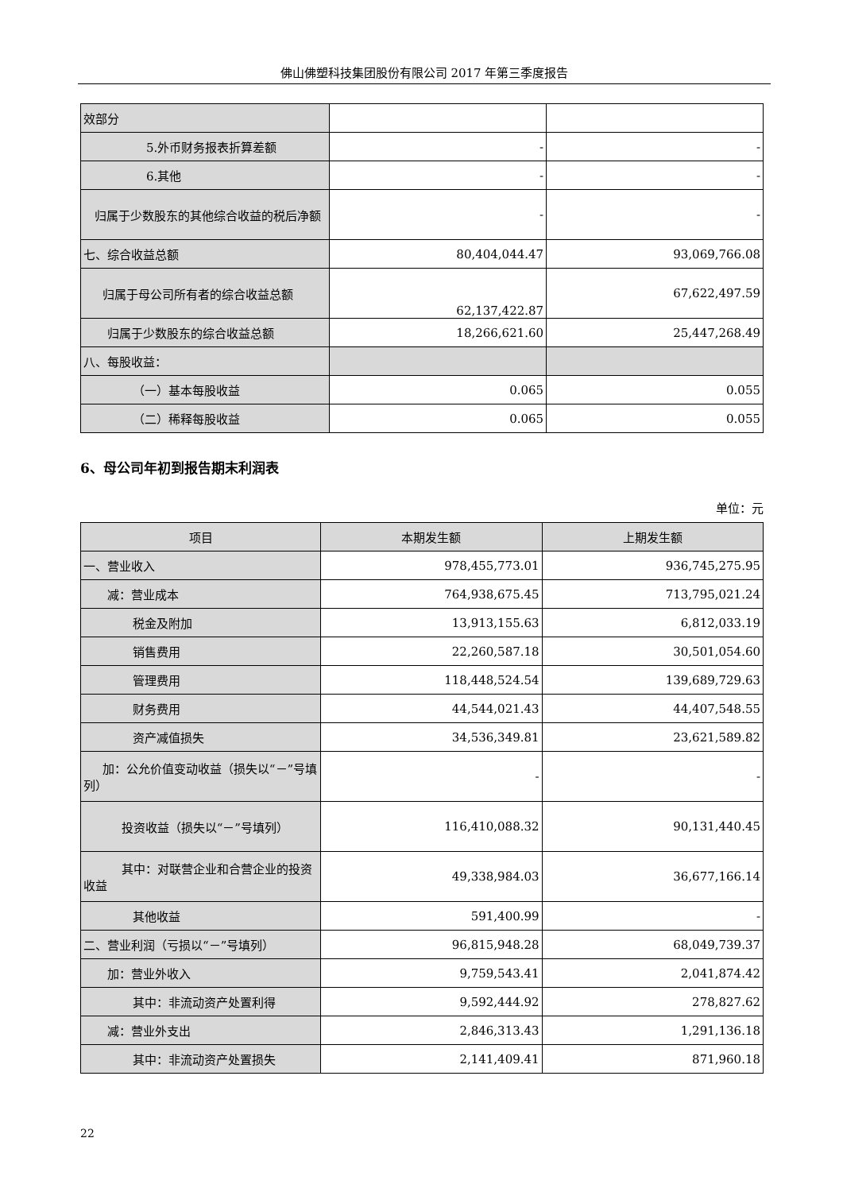佛山佛塑科技集团股份有限公司 2017 年第三季度报告
| 效部分 | | |
| 5.外币财务报表折算差额 | - | - |
| 6.其他 | - | - |
| 归属于少数股东的其他综合收益的税后净额 | - | - |
| 七、综合收益总额 | 80,404,044.47 | 93,069,766.08 |
| 归属于母公司所有者的综合收益总额 | 62,137,422.87 | 67,622,497.59 |
| 归属于少数股东的综合收益总额 | 18,266,621.60 | 25,447,268.49 |
| 八、每股收益： | | |
| （一）基本每股收益 | 0.065 | 0.055 |
| （二）稀释每股收益 | 0.065 | 0.055 |
6、母公司年初到报告期末利润表
单位：元
| 项目 | 本期发生额 | 上期发生额 |
| --- | --- | --- |
| 一、营业收入 | 978,455,773.01 | 936,745,275.95 |
| 减：营业成本 | 764,938,675.45 | 713,795,021.24 |
| 税金及附加 | 13,913,155.63 | 6,812,033.19 |
| 销售费用 | 22,260,587.18 | 30,501,054.60 |
| 管理费用 | 118,448,524.54 | 139,689,729.63 |
| 财务费用 | 44,544,021.43 | 44,407,548.55 |
| 资产减值损失 | 34,536,349.81 | 23,621,589.82 |
| 加：公允价值变动收益（损失以“－”号填列） | - | - |
| 投资收益（损失以“－”号填列） | 116,410,088.32 | 90,131,440.45 |
| 其中：对联营企业和合营企业的投资收益 | 49,338,984.03 | 36,677,166.14 |
| 其他收益 | 591,400.99 | - |
| 二、营业利润（亏损以“－”号填列） | 96,815,948.28 | 68,049,739.37 |
| 加：营业外收入 | 9,759,543.41 | 2,041,874.42 |
| 其中：非流动资产处置利得 | 9,592,444.92 | 278,827.62 |
| 减：营业外支出 | 2,846,313.43 | 1,291,136.18 |
| 其中：非流动资产处置损失 | 2,141,409.41 | 871,960.18 |
22